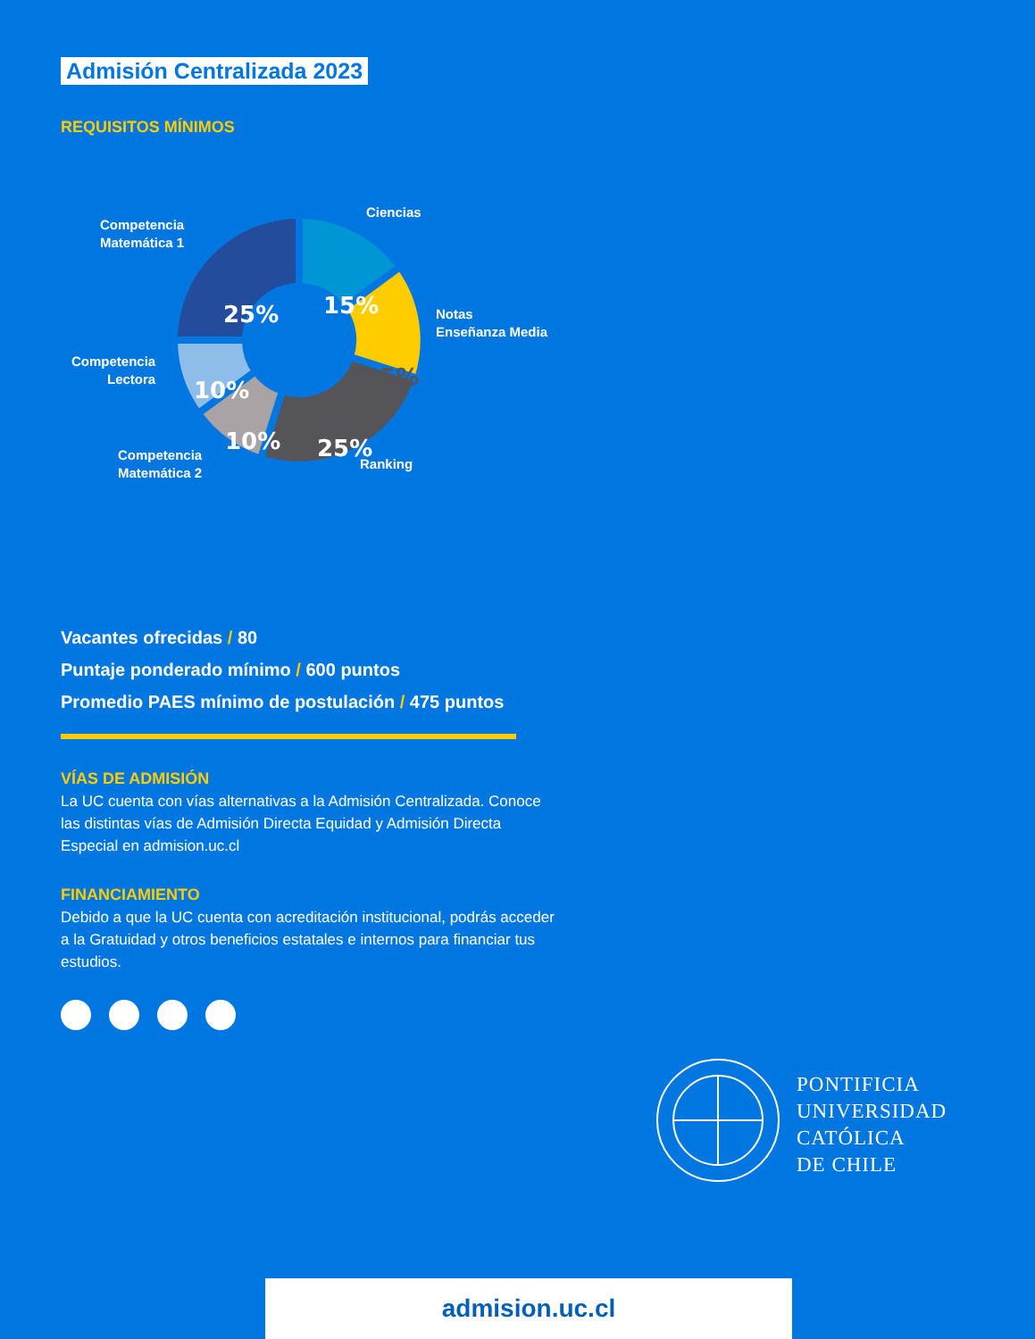Admisión Centralizada 2023
REQUISITOS MÍNIMOS
15%
15%
25%
10%
10%
25%
Ciencias
Competencia
Matemática 1
Notas
Enseñanza Media
Competencia
Lectora
Competencia
Matemática 2
Ranking
Vacantes ofrecidas / 80
Puntaje ponderado mínimo / 600 puntos
Promedio PAES mínimo de postulación / 475 puntos
VÍAS DE ADMISIÓN
La UC cuenta con vías alternativas a la Admisión Centralizada. Conoce las distintas vías de Admisión Directa Equidad y Admisión Directa Especial en admision.uc.cl
FINANCIAMIENTO
Debido a que la UC cuenta con acreditación institucional, podrás acceder a la Gratuidad y otros beneficios estatales e internos para financiar tus estudios.
PONTIFICIA
UNIVERSIDAD
CATÓLICA
DE CHILE
admision.uc.cl